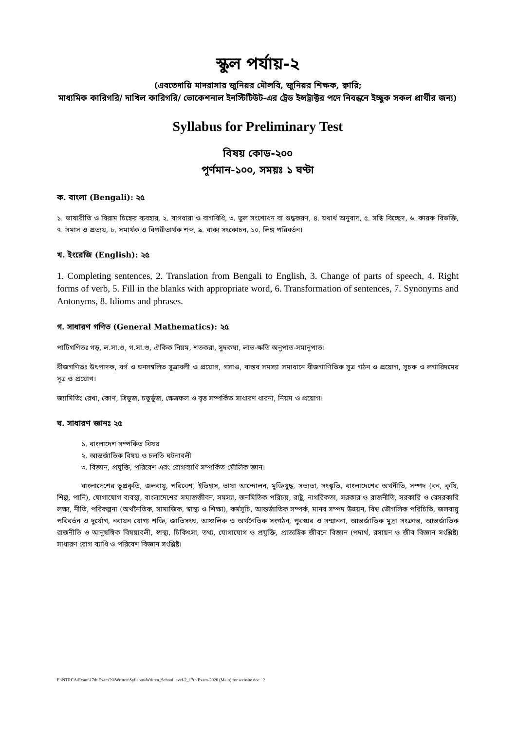স্কুল পর্যায়-২
(এবতেদায়ি মাদরাসার জুনিয়র মৌলবি, জুনিয়র শিক্ষক, ক্বারি;
মাধ্যমিক কারিগরি/ দাখিল কারিগরি/ ভোকেশনাল ইনস্টিটিউট-এর ট্রেড ইন্সট্রাক্টর পদে নিবন্ধনে ইচ্ছুক সকল প্রার্থীর জন্য)
Syllabus for Preliminary Test
বিষয় কোড-২০০
পূর্ণমান-১০০, সময়ঃ ১ ঘণ্টা
ক. বাংলা (Bengali): ২৫
১. ভাষারীতি ও বিরাম চিহ্নের ব্যবহার, ২. বাগধারা ও বাগবিধি, ৩. ভুল সংশোধন বা শুদ্ধকরণ, ৪. যথার্থ অনুবাদ, ৫. সন্ধি বিচ্ছেদ, ৬. কারক বিভক্তি, ৭. সমাস ও প্রত্যয়, ৮. সমার্থক ও বিপরীতার্থক শব্দ, ৯. বাক্য সংকোচন, ১০. লিঙ্গ পরিবর্তন।
খ. ইংরেজি (English): ২৫
1. Completing sentences, 2. Translation from Bengali to English, 3. Change of parts of speech, 4. Right forms of verb, 5. Fill in the blanks with appropriate word, 6. Transformation of sentences, 7. Synonyms and Antonyms, 8. Idioms and phrases.
গ. সাধারণ গণিত (General Mathematics): ২৫
পাটিগণিতঃ গড়, ল.সা.গু, গ.সা.গু, ঐকিক নিয়ম, শতকরা, সুদকষা, লাভ-ক্ষতি অনুপাত-সমানুপাত।
বীজগণিতঃ উৎপাদক, বর্গ ও ঘনসম্বলিত সূত্রাবলী ও প্রয়োগ, গসাগু, বাস্তব সমস্যা সমাধানে বীজগাণিতিক সূত্র গঠন ও প্রয়োগ, সূচক ও লগারিদমের সূত্র ও প্রয়োগ।
জ্যামিতিঃ রেখা, কোণ, ত্রিভুজ, চতুর্ভুজ, ক্ষেত্রফল ও বৃত্ত সম্পর্কিত সাধারণ ধারনা, নিয়ম ও প্রয়োগ।
ঘ. সাধারণ জ্ঞানঃ ২৫
১. বাংলাদেশ সম্পর্কিত বিষয়
২. আন্তর্জাতিক বিষয় ও চলতি ঘটনাবলী
৩. বিজ্ঞান, প্রযুক্তি, পরিবেশ এবং রোগব্যাধি সম্পর্কিত মৌলিক জ্ঞান।
বাংলাদেশের ভূপ্রকৃতি, জলবায়ু, পরিবেশ, ইতিহাস, ভাষা আন্দোলন, মুক্তিযুদ্ধ, সভ্যতা, সংস্কৃতি, বাংলাদেশের অর্থনীতি, সম্পদ (বন, কৃষি, শিল্প, পানি), যোগাযোগ ব্যবস্থা, বাংলাদেশের সমাজজীবন, সমস্যা, জনমিতিক পরিচয়, রাষ্ট্র, নাগরিকতা, সরকার ও রাজনীতি, সরকারি ও বেসরকারি লক্ষ্য, নীতি, পরিকল্পনা (অর্থনৈতিক, সামাজিক, স্বাস্থ্য ও শিক্ষা), কর্মসূচি, আন্তর্জাতিক সম্পর্ক, মানব সম্পদ উন্নয়ন, বিশ্ব ভৌগলিক পরিচিতি, জলবায়ু পরিবর্তন ও দুর্যোগ, নবায়ন যোগ্য শক্তি, জাতিসংঘ, আঞ্চলিক ও অর্থনৈতিক সংগঠন, পুরস্কার ও সম্মাননা, আন্তর্জাতিক মুদ্রা সংক্রান্ত, আন্তর্জাতিক রাজনীতি ও আনুষঙ্গিক বিষয়াবলী, স্বাস্থ্য, চিকিৎসা, তথ্য, যোগাযোগ ও প্রযুক্তি, প্রাত্যহিক জীবনে বিজ্ঞান (পদার্থ, রসায়ন ও জীব বিজ্ঞান সংশ্লিষ্ট) সাধারণ রোগ ব্যাধি ও পরিবেশ বিজ্ঞান সংশ্লিষ্ট।
E:\NTRCA\Exam\17th Exam'20\Written\Syllabus\Written_School level-2_17th Exam-2020 (Main) for website.doc 2